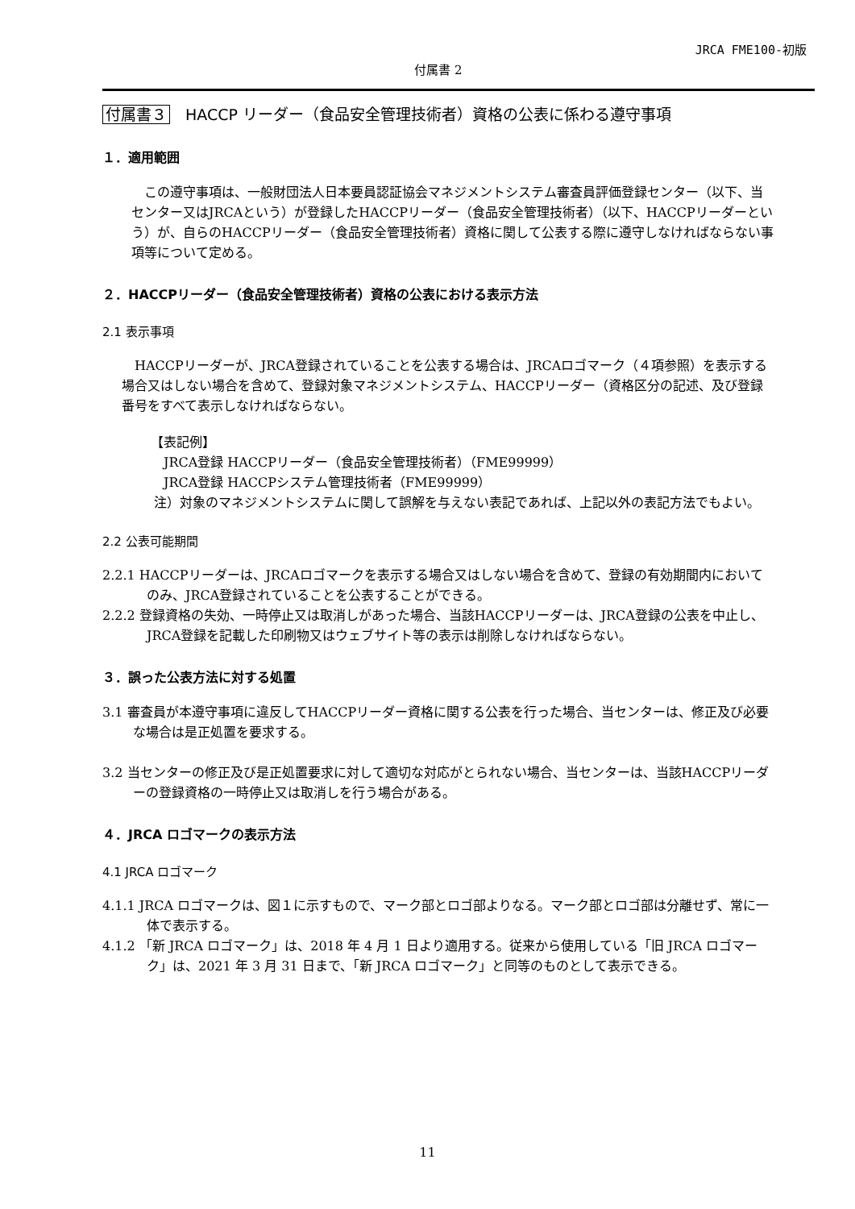JRCA FME100-初版
付属書 2
付属書３　HACCP リーダー（食品安全管理技術者）資格の公表に係わる遵守事項
１．適用範囲
この遵守事項は、一般財団法人日本要員認証協会マネジメントシステム審査員評価登録センター（以下、当センター又はJRCAという）が登録したHACCPリーダー（食品安全管理技術者）（以下、HACCPリーダーという）が、自らのHACCPリーダー（食品安全管理技術者）資格に関して公表する際に遵守しなければならない事項等について定める。
２．HACCPリーダー（食品安全管理技術者）資格の公表における表示方法
2.1 表示事項
HACCPリーダーが、JRCA登録されていることを公表する場合は、JRCAロゴマーク（４項参照）を表示する場合又はしない場合を含めて、登録対象マネジメントシステム、HACCPリーダー（資格区分の記述、及び登録番号をすべて表示しなければならない。
【表記例】
　JRCA登録 HACCPリーダー（食品安全管理技術者）（FME99999）
　JRCA登録 HACCPシステム管理技術者（FME99999）
注）対象のマネジメントシステムに関して誤解を与えない表記であれば、上記以外の表記方法でもよい。
2.2 公表可能期間
2.2.1 HACCPリーダーは、JRCAロゴマークを表示する場合又はしない場合を含めて、登録の有効期間内においてのみ、JRCA登録されていることを公表することができる。
2.2.2 登録資格の失効、一時停止又は取消しがあった場合、当該HACCPリーダーは、JRCA登録の公表を中止し、JRCA登録を記載した印刷物又はウェブサイト等の表示は削除しなければならない。
３．誤った公表方法に対する処置
3.1 審査員が本遵守事項に違反してHACCPリーダー資格に関する公表を行った場合、当センターは、修正及び必要な場合は是正処置を要求する。
3.2 当センターの修正及び是正処置要求に対して適切な対応がとられない場合、当センターは、当該HACCPリーダーの登録資格の一時停止又は取消しを行う場合がある。
４．JRCA ロゴマークの表示方法
4.1 JRCA ロゴマーク
4.1.1 JRCA ロゴマークは、図１に示すもので、マーク部とロゴ部よりなる。マーク部とロゴ部は分離せず、常に一体で表示する。
4.1.2 「新 JRCA ロゴマーク」は、2018 年 4 月 1 日より適用する。従来から使用している「旧 JRCA ロゴマーク」は、2021 年 3 月 31 日まで、「新 JRCA ロゴマーク」と同等のものとして表示できる。
11